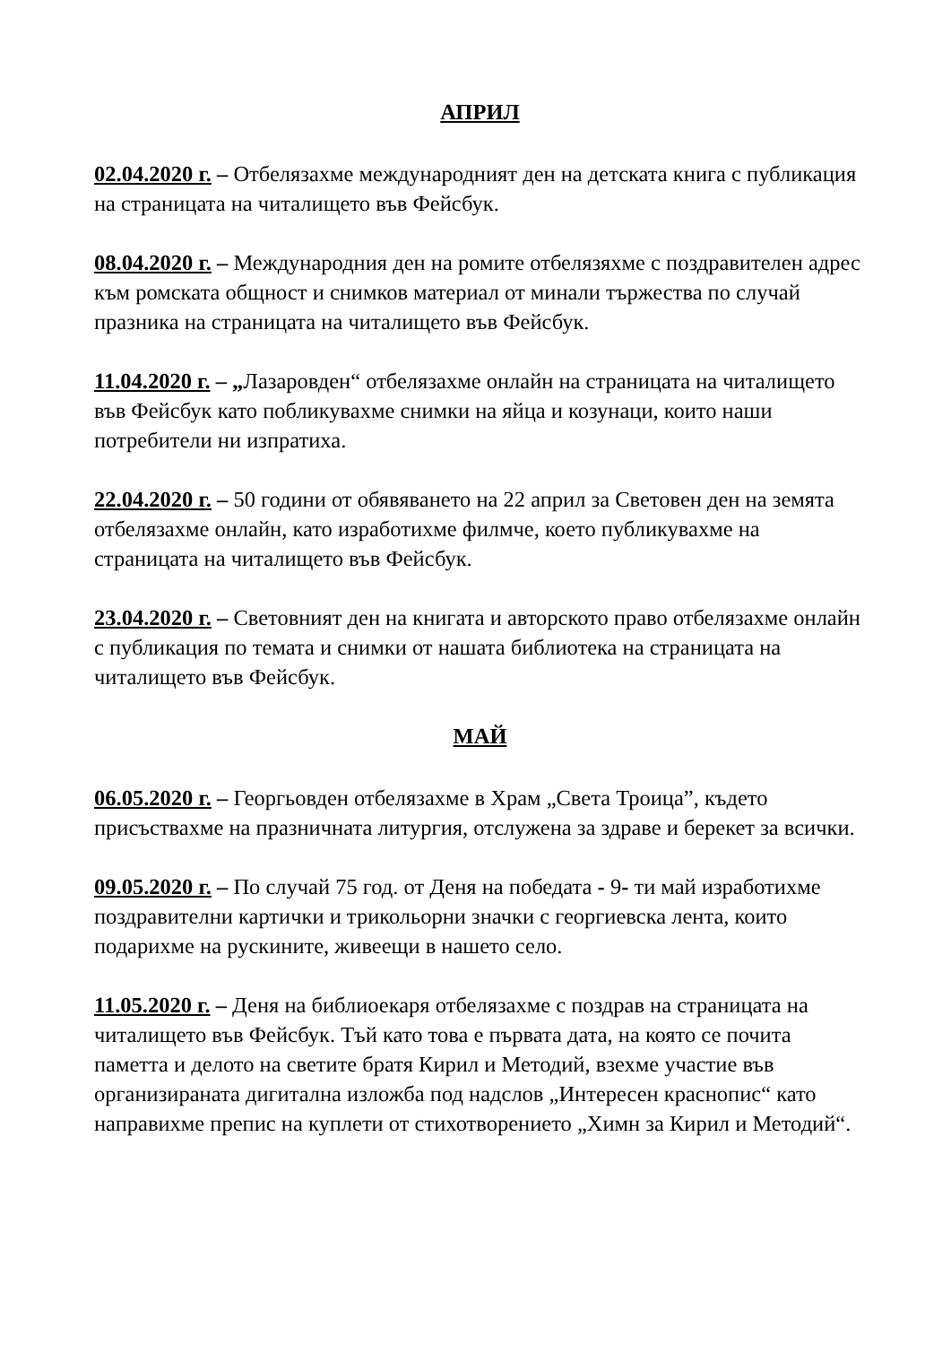АПРИЛ
02.04.2020 г. – Отбелязахме международният ден на детската книга с публикация на страницата на читалището във Фейсбук.
08.04.2020 г. – Международния ден на ромите отбелязяхме с поздравителен адрес към ромската общност и снимков материал от минали тържества по случай празника на страницата на читалището във Фейсбук.
11.04.2020 г. – „Лазаровден“ отбелязахме онлайн на страницата на читалището във Фейсбук като побликувахме снимки на яйца и козунаци, които наши потребители ни изпратиха.
22.04.2020 г. – 50 години от обявяването на 22 април за Световен ден на земята отбелязахме онлайн, като изработихме филмче, което публикувахме на страницата на читалището във Фейсбук.
23.04.2020 г. – Световният ден на книгата и авторското право отбелязахме онлайн с публикация по темата и снимки от нашата библиотека на страницата на читалището във Фейсбук.
МАЙ
06.05.2020 г. – Георгьовден отбелязахме в Храм „Света Троица”, където присъствахме на празничната литургия, отслужена за здраве и берекет за всички.
09.05.2020 г. – По случай 75 год. от Деня на победата - 9- ти май изработихме поздравителни картички и трикольорни значки с георгиевска лента, които подарихме на рускините, живеещи в нашето село.
11.05.2020 г. – Деня на библиоекаря отбелязахме с поздрав на страницата на читалището във Фейсбук. Тъй като това е първата дата, на която се почита паметта и делото на светите братя Кирил и Методий, взехме участие във организираната дигитална изложба под надслов „Интересен краснопис“ като направихме препис на куплети от стихотворението „Химн за Кирил и Методий“.